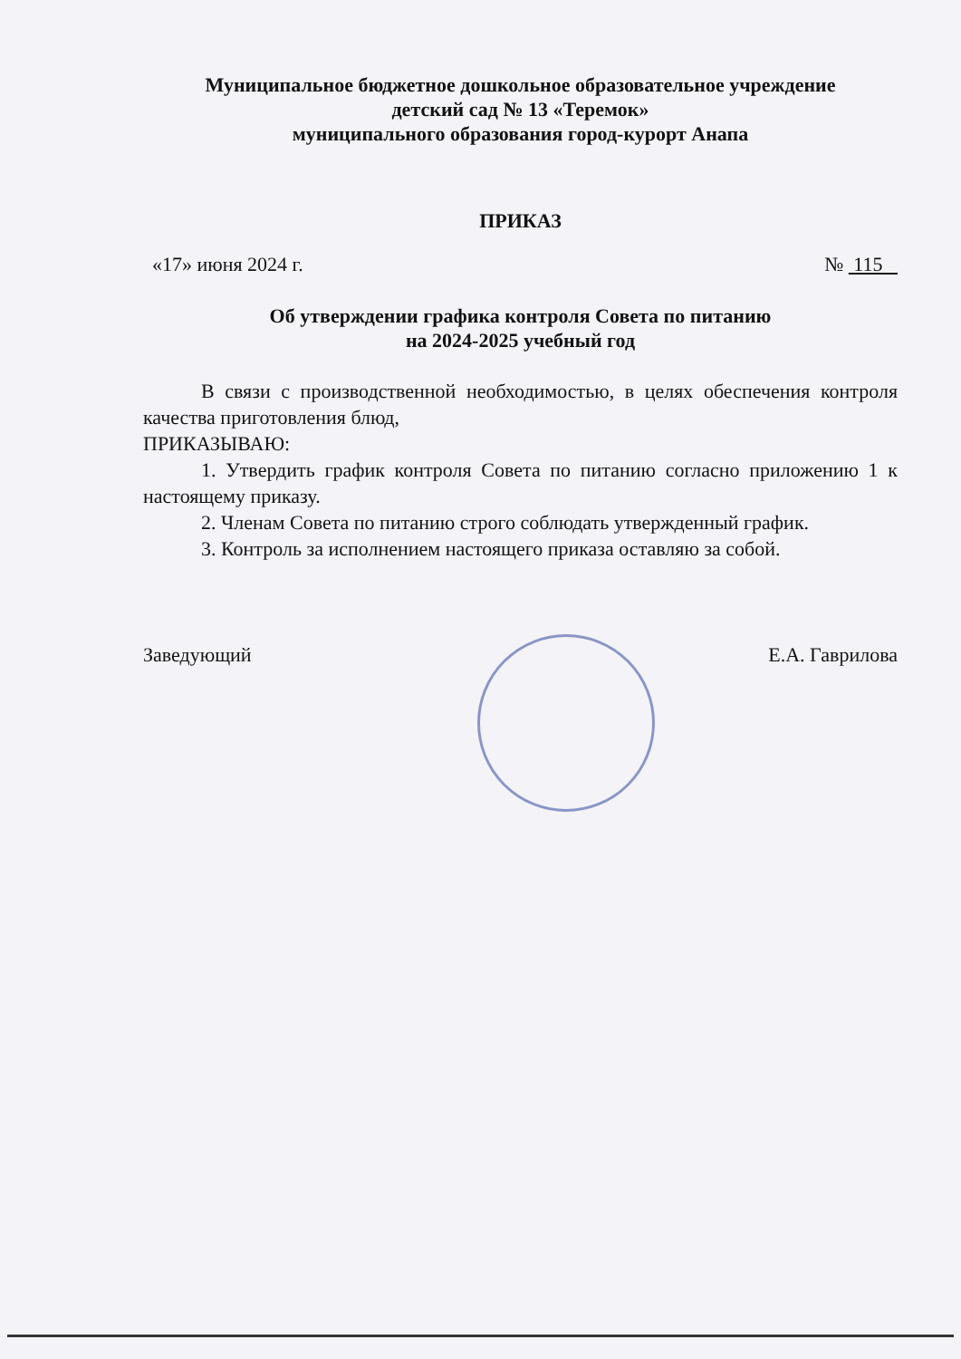Муниципальное бюджетное дошкольное образовательное учреждение
детский сад № 13 «Теремок»
муниципального образования город-курорт Анапа
ПРИКАЗ
«17» июня 2024 г. № 115
Об утверждении графика контроля Совета по питанию
на 2024-2025 учебный год
В связи с производственной необходимостью, в целях обеспечения контроля качества приготовления блюд,
ПРИКАЗЫВАЮ:
1. Утвердить график контроля Совета по питанию согласно приложению 1 к настоящему приказу.
2. Членам Совета по питанию строго соблюдать утвержденный график.
3. Контроль за исполнением настоящего приказа оставляю за собой.
Заведующий Е.А. Гаврилова